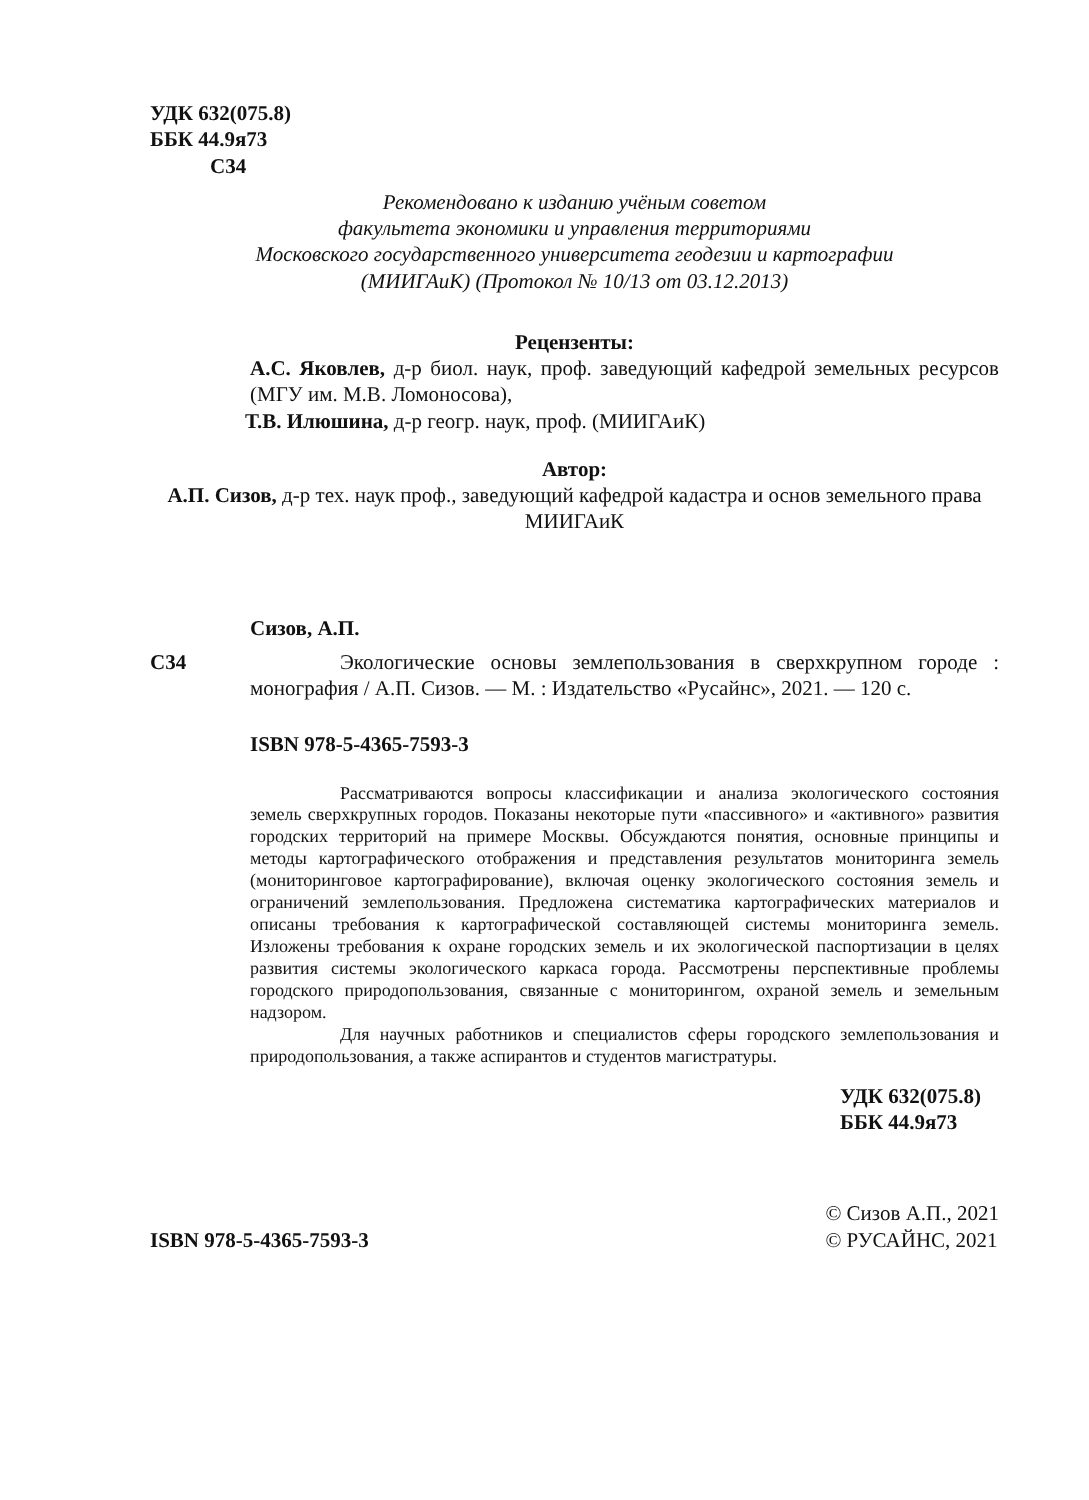УДК 632(075.8)
ББК 44.9я73
С34
Рекомендовано к изданию учёным советом
факультета экономики и управления территориями
Московского государственного университета геодезии и картографии
(МИИГАиК) (Протокол № 10/13 от 03.12.2013)
Рецензенты:
А.С. Яковлев, д-р биол. наук, проф. заведующий кафедрой земельных ресурсов (МГУ им. М.В. Ломоносова),
Т.В. Илюшина, д-р геогр. наук, проф. (МИИГАиК)
Автор:
А.П. Сизов, д-р тех. наук проф., заведующий кафедрой кадастра и основ земельного права МИИГАиК
Сизов, А.П.
С34 Экологические основы землепользования в сверхкрупном городе : монография / А.П. Сизов. — М. : Издательство «Русайнс», 2021. — 120 с.
ISBN 978-5-4365-7593-3
Рассматриваются вопросы классификации и анализа экологического состояния земель сверхкрупных городов. Показаны некоторые пути «пассивного» и «активного» развития городских территорий на примере Москвы. Обсуждаются понятия, основные принципы и методы картографического отображения и представления результатов мониторинга земель (мониторинговое картографирование), включая оценку экологического состояния земель и ограничений землепользования. Предложена систематика картографических материалов и описаны требования к картографической составляющей системы мониторинга земель. Изложены требования к охране городских земель и их экологической паспортизации в целях развития системы экологического каркаса города. Рассмотрены перспективные проблемы городского природопользования, связанные с мониторингом, охраной земель и земельным надзором.
Для научных работников и специалистов сферы городского землепользования и природопользования, а также аспирантов и студентов магистратуры.
УДК 632(075.8)
ББК 44.9я73
ISBN 978-5-4365-7593-3
© Сизов А.П., 2021
© РУСАЙНС, 2021